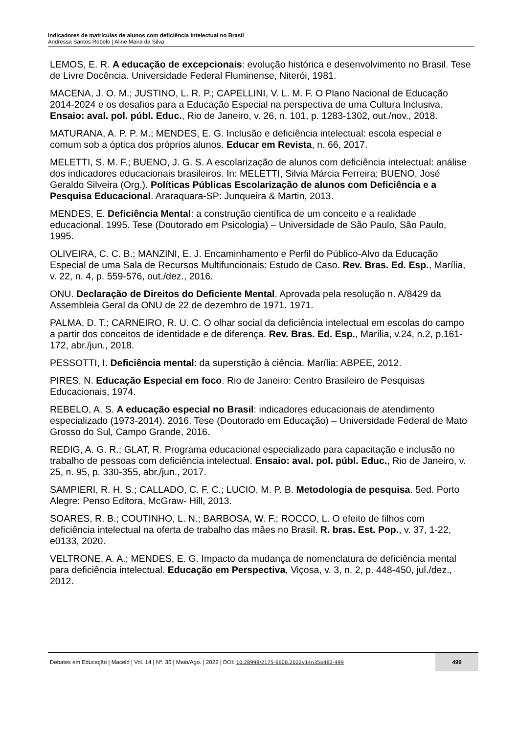Indicadores de matrículas de alunos com deficiência intelectual no Brasil
Andressa Santos Rebelo | Aline Maira da Silva
LEMOS, E. R. A educação de excepcionais: evolução histórica e desenvolvimento no Brasil. Tese de Livre Docência. Universidade Federal Fluminense, Niterói, 1981.
MACENA, J. O. M.; JUSTINO, L. R. P.; CAPELLINI, V. L. M. F. O Plano Nacional de Educação 2014-2024 e os desafios para a Educação Especial na perspectiva de uma Cultura Inclusiva. Ensaio: aval. pol. públ. Educ., Rio de Janeiro, v. 26, n. 101, p. 1283-1302, out./nov., 2018.
MATURANA, A. P. P. M.; MENDES, E. G. Inclusão e deficiência intelectual: escola especial e comum sob a óptica dos próprios alunos. Educar em Revista, n. 66, 2017.
MELETTI, S. M. F.; BUENO, J. G. S. A escolarização de alunos com deficiência intelectual: análise dos indicadores educacionais brasileiros. In: MELETTI, Silvia Márcia Ferreira; BUENO, José Geraldo Silveira (Org.). Políticas Públicas Escolarização de alunos com Deficiência e a Pesquisa Educacional. Araraquara-SP: Junqueira & Martin, 2013.
MENDES, E. Deficiência Mental: a construção científica de um conceito e a realidade educacional. 1995. Tese (Doutorado em Psicologia) – Universidade de São Paulo, São Paulo, 1995.
OLIVEIRA, C. C. B.; MANZINI, E. J. Encaminhamento e Perfil do Público-Alvo da Educação Especial de uma Sala de Recursos Multifuncionais: Estudo de Caso. Rev. Bras. Ed. Esp., Marília, v. 22, n. 4, p. 559-576, out./dez., 2016.
ONU. Declaração de Direitos do Deficiente Mental. Aprovada pela resolução n. A/8429 da Assembleia Geral da ONU de 22 de dezembro de 1971. 1971.
PALMA, D. T.; CARNEIRO, R. U. C. O olhar social da deficiência intelectual em escolas do campo a partir dos conceitos de identidade e de diferença. Rev. Bras. Ed. Esp., Marília, v.24, n.2, p.161-172, abr./jun., 2018.
PESSOTTI, I. Deficiência mental: da superstição à ciência. Marília: ABPEE, 2012.
PIRES, N. Educação Especial em foco. Rio de Janeiro: Centro Brasileiro de Pesquisas Educacionais, 1974.
REBELO, A. S. A educação especial no Brasil: indicadores educacionais de atendimento especializado (1973-2014). 2016. Tese (Doutorado em Educação) – Universidade Federal de Mato Grosso do Sul, Campo Grande, 2016.
REDIG, A. G. R.; GLAT, R. Programa educacional especializado para capacitação e inclusão no trabalho de pessoas com deficiência intelectual. Ensaio: aval. pol. públ. Educ., Rio de Janeiro, v. 25, n. 95, p. 330-355, abr./jun., 2017.
SAMPIERI, R. H. S.; CALLADO, C. F. C.; LUCIO, M. P. B. Metodologia de pesquisa. 5ed. Porto Alegre: Penso Editora, McGraw- Hill, 2013.
SOARES, R. B.; COUTINHO, L. N.; BARBOSA, W. F.; ROCCO, L. O efeito de filhos com deficiência intelectual na oferta de trabalho das mães no Brasil. R. bras. Est. Pop., v. 37, 1-22, e0133, 2020.
VELTRONE, A. A.; MENDES, E. G. Impacto da mudança de nomenclatura de deficiência mental para deficiência intelectual. Educação em Perspectiva, Viçosa, v. 3, n. 2, p. 448-450, jul./dez., 2012.
Debates em Educação | Maceió | Vol. 14 | Nº. 35 | Maio/Ago. | 2022 | DOI: 10.28998/2175-6600.2022v14n35p482-499
499